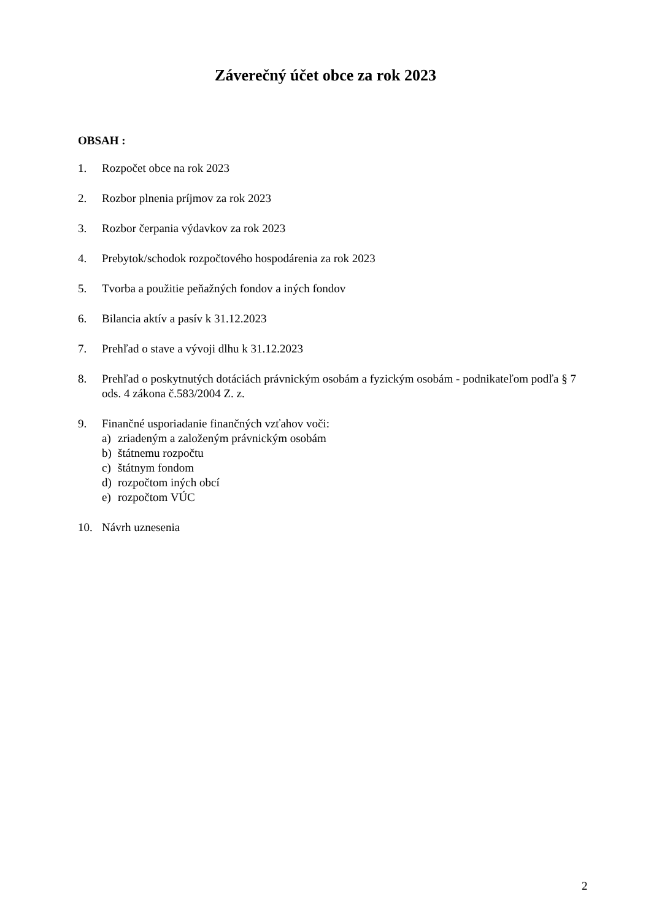Záverečný účet obce za rok 2023
OBSAH :
1. Rozpočet obce na rok 2023
2. Rozbor plnenia príjmov za rok 2023
3. Rozbor čerpania výdavkov za rok 2023
4. Prebytok/schodok rozpočtového hospodárenia za rok 2023
5. Tvorba a použitie peňažných fondov a iných fondov
6. Bilancia aktív a pasív k 31.12.2023
7. Prehľad o stave a vývoji dlhu k 31.12.2023
8. Prehľad o poskytnutých dotáciách právnickým osobám a fyzickým osobám - podnikateľom podľa § 7 ods. 4 zákona č.583/2004 Z. z.
9. Finančné usporiadanie finančných vzťahov voči:
a) zriadeným a založeným právnickým osobám
b) štátnemu rozpočtu
c) štátnym fondom
d) rozpočtom iných obcí
e) rozpočtom VÚC
10. Návrh uznesenia
2